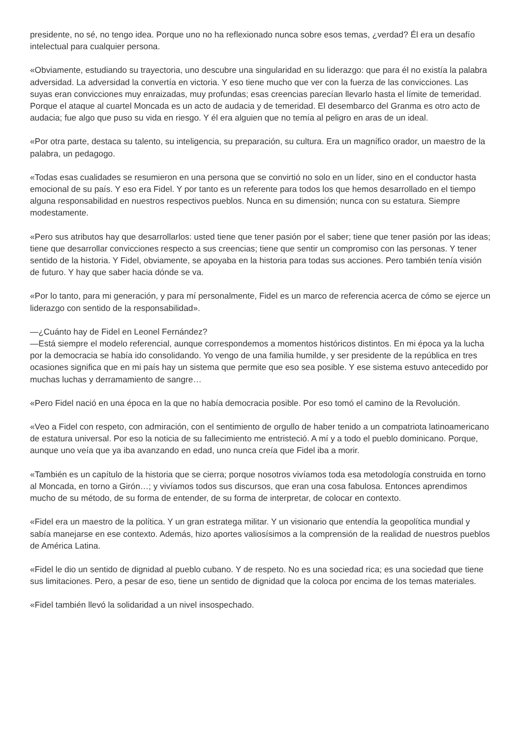presidente, no sé, no tengo idea. Porque uno no ha reflexionado nunca sobre esos temas, ¿verdad? Él era un desafío intelectual para cualquier persona.
«Obviamente, estudiando su trayectoria, uno descubre una singularidad en su liderazgo: que para él no existía la palabra adversidad. La adversidad la convertía en victoria. Y eso tiene mucho que ver con la fuerza de las convicciones. Las suyas eran convicciones muy enraizadas, muy profundas; esas creencias parecían llevarlo hasta el límite de temeridad. Porque el ataque al cuartel Moncada es un acto de audacia y de temeridad. El desembarco del Granma es otro acto de audacia; fue algo que puso su vida en riesgo. Y él era alguien que no temía al peligro en aras de un ideal.
«Por otra parte, destaca su talento, su inteligencia, su preparación, su cultura. Era un magnífico orador, un maestro de la palabra, un pedagogo.
«Todas esas cualidades se resumieron en una persona que se convirtió no solo en un líder, sino en el conductor hasta emocional de su país. Y eso era Fidel. Y por tanto es un referente para todos los que hemos desarrollado en el tiempo alguna responsabilidad en nuestros respectivos pueblos. Nunca en su dimensión; nunca con su estatura. Siempre modestamente.
«Pero sus atributos hay que desarrollarlos: usted tiene que tener pasión por el saber; tiene que tener pasión por las ideas; tiene que desarrollar convicciones respecto a sus creencias; tiene que sentir un compromiso con las personas. Y tener sentido de la historia. Y Fidel, obviamente, se apoyaba en la historia para todas sus acciones. Pero también tenía visión de futuro. Y hay que saber hacia dónde se va.
«Por lo tanto, para mi generación, y para mí personalmente, Fidel es un marco de referencia acerca de cómo se ejerce un liderazgo con sentido de la responsabilidad».
—¿Cuánto hay de Fidel en Leonel Fernández?
—Está siempre el modelo referencial, aunque correspondemos a momentos históricos distintos. En mi época ya la lucha por la democracia se había ido consolidando. Yo vengo de una familia humilde, y ser presidente de la república en tres ocasiones significa que en mi país hay un sistema que permite que eso sea posible. Y ese sistema estuvo antecedido por muchas luchas y derramamiento de sangre…
«Pero Fidel nació en una época en la que no había democracia posible. Por eso tomó el camino de la Revolución.
«Veo a Fidel con respeto, con admiración, con el sentimiento de orgullo de haber tenido a un compatriota latinoamericano de estatura universal. Por eso la noticia de su fallecimiento me entristeció. A mí y a todo el pueblo dominicano. Porque, aunque uno veía que ya iba avanzando en edad, uno nunca creía que Fidel iba a morir.
«También es un capítulo de la historia que se cierra; porque nosotros vivíamos toda esa metodología construida en torno al Moncada, en torno a Girón…; y vivíamos todos sus discursos, que eran una cosa fabulosa. Entonces aprendimos mucho de su método, de su forma de entender, de su forma de interpretar, de colocar en contexto.
«Fidel era un maestro de la política. Y un gran estratega militar. Y un visionario que entendía la geopolítica mundial y sabía manejarse en ese contexto. Además, hizo aportes valiosísimos a la comprensión de la realidad de nuestros pueblos de América Latina.
«Fidel le dio un sentido de dignidad al pueblo cubano. Y de respeto. No es una sociedad rica; es una sociedad que tiene sus limitaciones. Pero, a pesar de eso, tiene un sentido de dignidad que la coloca por encima de los temas materiales.
«Fidel también llevó la solidaridad a un nivel insospechado.